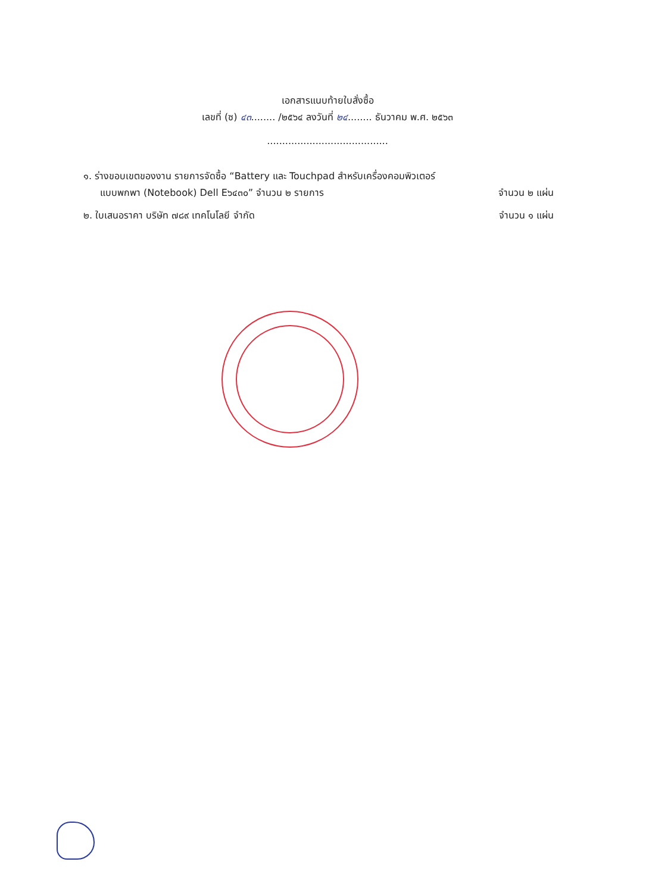เอกสารแนบท้ายใบสั่งซื้อ
เลขที่ (ซ) ๔๓........ /๒๕๖๔ ลงวันที่ ๒๔........ ธันวาคม พ.ศ. ๒๕๖๓
........................................
๑. ร่างขอบเขตของงาน รายการจัดซื้อ “Battery และ Touchpad สำหรับเครื่องคอมพิวเตอร์
แบบพกพา (Notebook) Dell E๖๔๓๐” จำนวน ๒ รายการ จำนวน ๒ แผ่น
๒. ใบเสนอราคา บริษัท ๗๘๙ เทคโนโลยี จำกัด จำนวน ๑ แผ่น